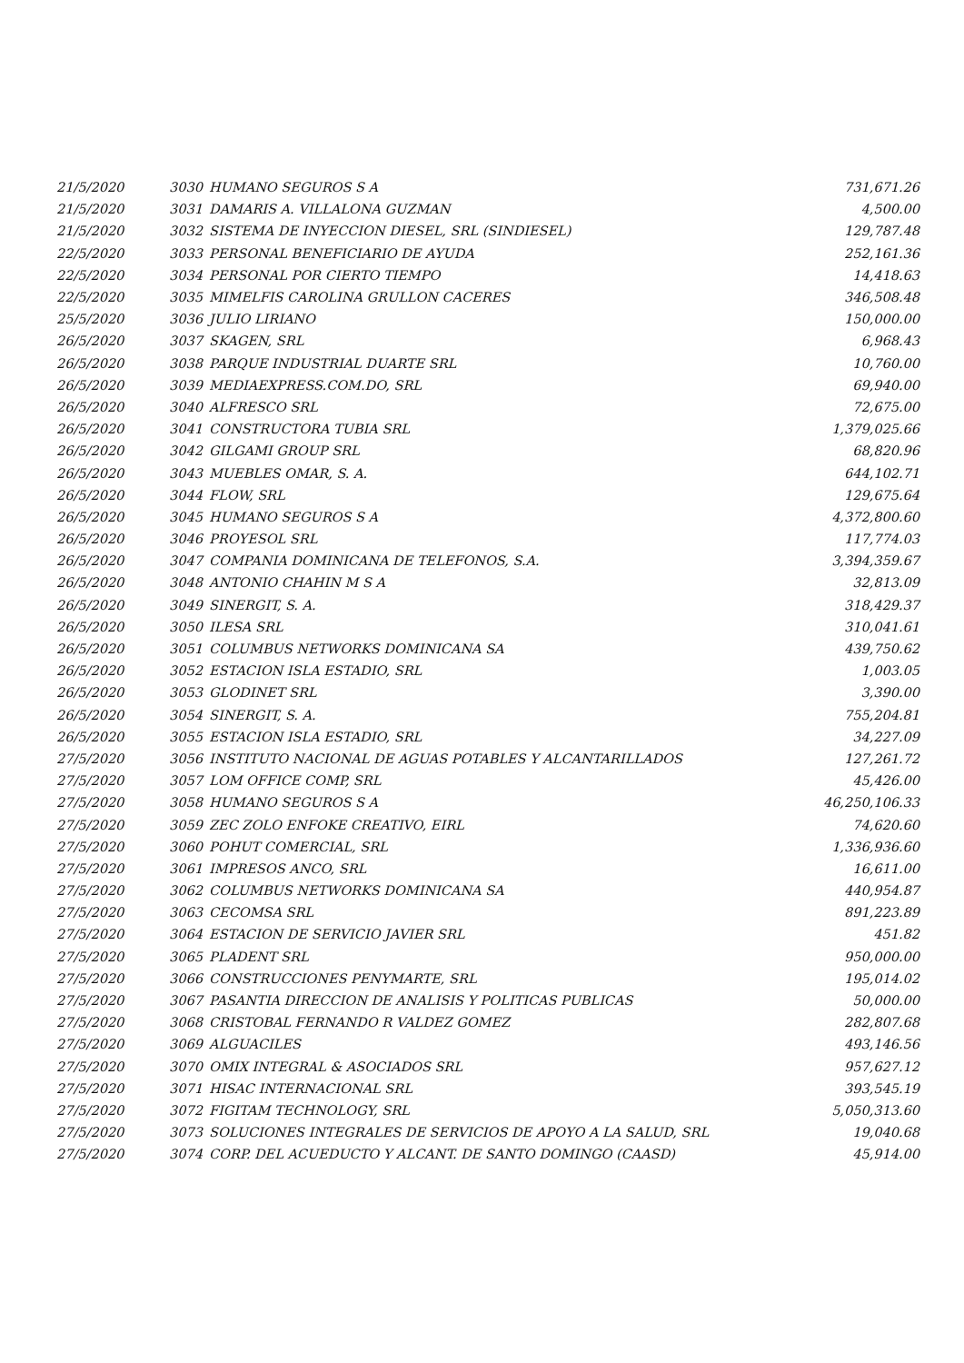| 21/5/2020 | 3030 | HUMANO SEGUROS S A | 731,671.26 |
| 21/5/2020 | 3031 | DAMARIS A. VILLALONA GUZMAN | 4,500.00 |
| 21/5/2020 | 3032 | SISTEMA DE INYECCION DIESEL, SRL (SINDIESEL) | 129,787.48 |
| 22/5/2020 | 3033 | PERSONAL BENEFICIARIO DE AYUDA | 252,161.36 |
| 22/5/2020 | 3034 | PERSONAL POR CIERTO TIEMPO | 14,418.63 |
| 22/5/2020 | 3035 | MIMELFIS CAROLINA GRULLON CACERES | 346,508.48 |
| 25/5/2020 | 3036 | JULIO LIRIANO | 150,000.00 |
| 26/5/2020 | 3037 | SKAGEN, SRL | 6,968.43 |
| 26/5/2020 | 3038 | PARQUE INDUSTRIAL DUARTE SRL | 10,760.00 |
| 26/5/2020 | 3039 | MEDIAEXPRESS.COM.DO, SRL | 69,940.00 |
| 26/5/2020 | 3040 | ALFRESCO SRL | 72,675.00 |
| 26/5/2020 | 3041 | CONSTRUCTORA TUBIA SRL | 1,379,025.66 |
| 26/5/2020 | 3042 | GILGAMI GROUP SRL | 68,820.96 |
| 26/5/2020 | 3043 | MUEBLES OMAR, S. A. | 644,102.71 |
| 26/5/2020 | 3044 | FLOW, SRL | 129,675.64 |
| 26/5/2020 | 3045 | HUMANO SEGUROS S A | 4,372,800.60 |
| 26/5/2020 | 3046 | PROYESOL SRL | 117,774.03 |
| 26/5/2020 | 3047 | COMPANIA DOMINICANA DE TELEFONOS, S.A. | 3,394,359.67 |
| 26/5/2020 | 3048 | ANTONIO CHAHIN M S A | 32,813.09 |
| 26/5/2020 | 3049 | SINERGIT, S. A. | 318,429.37 |
| 26/5/2020 | 3050 | ILESA SRL | 310,041.61 |
| 26/5/2020 | 3051 | COLUMBUS NETWORKS DOMINICANA SA | 439,750.62 |
| 26/5/2020 | 3052 | ESTACION ISLA ESTADIO, SRL | 1,003.05 |
| 26/5/2020 | 3053 | GLODINET SRL | 3,390.00 |
| 26/5/2020 | 3054 | SINERGIT, S. A. | 755,204.81 |
| 26/5/2020 | 3055 | ESTACION ISLA ESTADIO, SRL | 34,227.09 |
| 27/5/2020 | 3056 | INSTITUTO NACIONAL DE AGUAS POTABLES Y ALCANTARILLADOS | 127,261.72 |
| 27/5/2020 | 3057 | LOM OFFICE COMP, SRL | 45,426.00 |
| 27/5/2020 | 3058 | HUMANO SEGUROS S A | 46,250,106.33 |
| 27/5/2020 | 3059 | ZEC ZOLO ENFOKE CREATIVO, EIRL | 74,620.60 |
| 27/5/2020 | 3060 | POHUT COMERCIAL, SRL | 1,336,936.60 |
| 27/5/2020 | 3061 | IMPRESOS ANCO, SRL | 16,611.00 |
| 27/5/2020 | 3062 | COLUMBUS NETWORKS DOMINICANA SA | 440,954.87 |
| 27/5/2020 | 3063 | CECOMSA SRL | 891,223.89 |
| 27/5/2020 | 3064 | ESTACION DE SERVICIO JAVIER SRL | 451.82 |
| 27/5/2020 | 3065 | PLADENT SRL | 950,000.00 |
| 27/5/2020 | 3066 | CONSTRUCCIONES PENYMARTE, SRL | 195,014.02 |
| 27/5/2020 | 3067 | PASANTIA DIRECCION DE ANALISIS Y POLITICAS PUBLICAS | 50,000.00 |
| 27/5/2020 | 3068 | CRISTOBAL FERNANDO R VALDEZ GOMEZ | 282,807.68 |
| 27/5/2020 | 3069 | ALGUACILES | 493,146.56 |
| 27/5/2020 | 3070 | OMIX INTEGRAL & ASOCIADOS SRL | 957,627.12 |
| 27/5/2020 | 3071 | HISAC INTERNACIONAL SRL | 393,545.19 |
| 27/5/2020 | 3072 | FIGITAM TECHNOLOGY, SRL | 5,050,313.60 |
| 27/5/2020 | 3073 | SOLUCIONES INTEGRALES DE SERVICIOS DE APOYO A LA SALUD, SRL | 19,040.68 |
| 27/5/2020 | 3074 | CORP. DEL ACUEDUCTO Y ALCANT. DE SANTO DOMINGO (CAASD) | 45,914.00 |